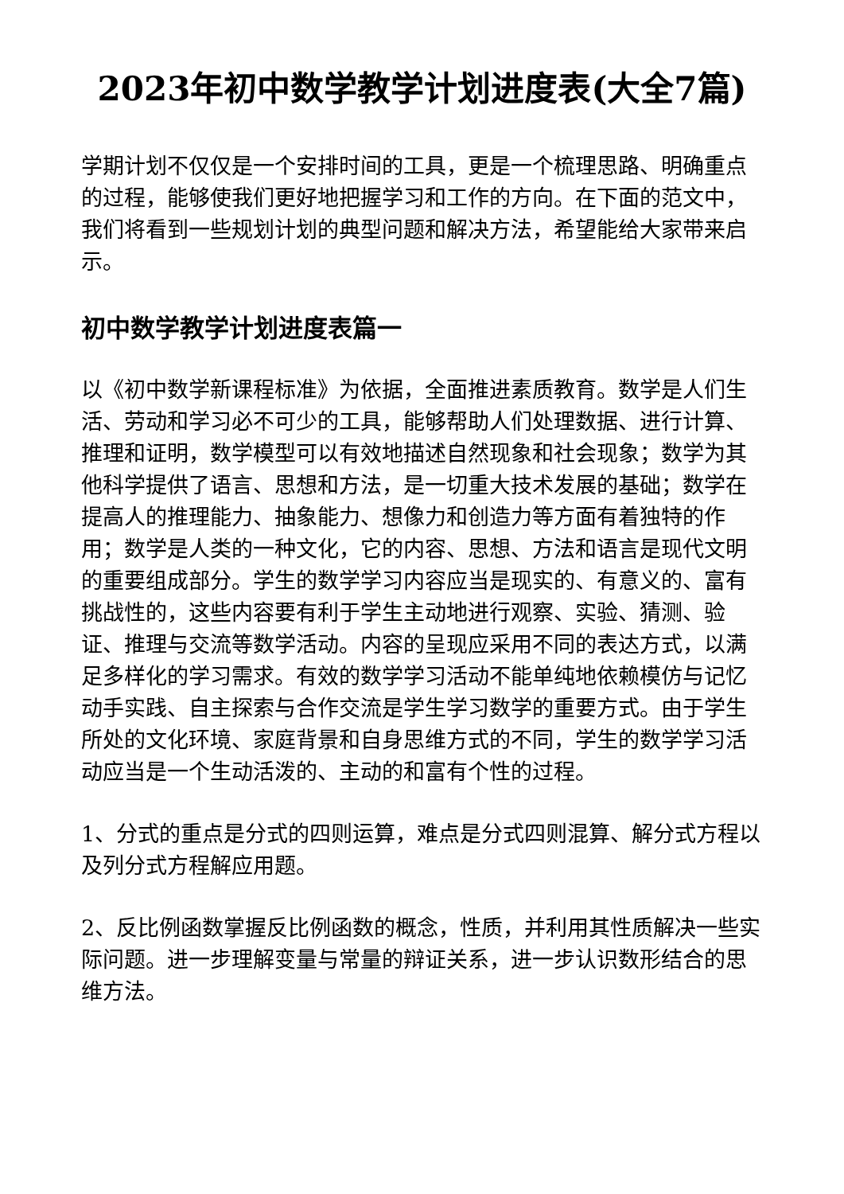2023年初中数学教学计划进度表(大全7篇)
学期计划不仅仅是一个安排时间的工具，更是一个梳理思路、明确重点的过程，能够使我们更好地把握学习和工作的方向。在下面的范文中，我们将看到一些规划计划的典型问题和解决方法，希望能给大家带来启示。
初中数学教学计划进度表篇一
以《初中数学新课程标准》为依据，全面推进素质教育。数学是人们生活、劳动和学习必不可少的工具，能够帮助人们处理数据、进行计算、推理和证明，数学模型可以有效地描述自然现象和社会现象；数学为其他科学提供了语言、思想和方法，是一切重大技术发展的基础；数学在提高人的推理能力、抽象能力、想像力和创造力等方面有着独特的作用；数学是人类的一种文化，它的内容、思想、方法和语言是现代文明的重要组成部分。学生的数学学习内容应当是现实的、有意义的、富有挑战性的，这些内容要有利于学生主动地进行观察、实验、猜测、验证、推理与交流等数学活动。内容的呈现应采用不同的表达方式，以满足多样化的学习需求。有效的数学学习活动不能单纯地依赖模仿与记忆动手实践、自主探索与合作交流是学生学习数学的重要方式。由于学生所处的文化环境、家庭背景和自身思维方式的不同，学生的数学学习活动应当是一个生动活泼的、主动的和富有个性的过程。
1、分式的重点是分式的四则运算，难点是分式四则混算、解分式方程以及列分式方程解应用题。
2、反比例函数掌握反比例函数的概念，性质，并利用其性质解决一些实际问题。进一步理解变量与常量的辩证关系，进一步认识数形结合的思维方法。